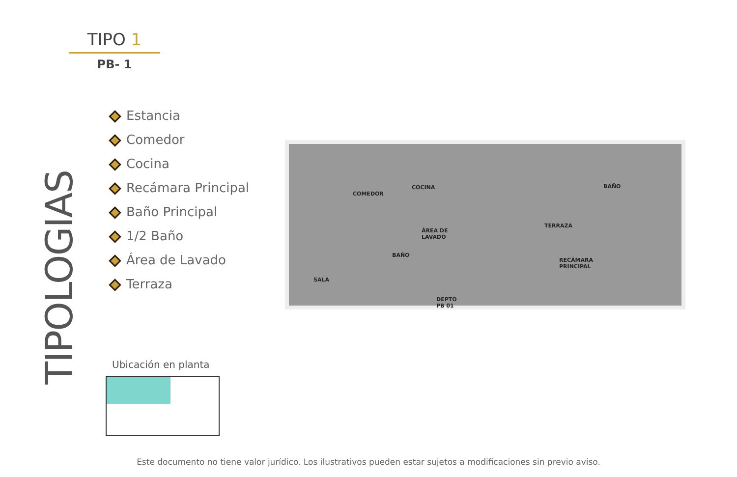TIPO 1
PB- 1
TIPOLOGIAS
Estancia
Comedor
Cocina
Recámara Principal
Baño Principal
1/2 Baño
Área de Lavado
Terraza
COMEDOR
COCINA BAÑO
ÁREA DE
LAVADO
TERRAZA
BAÑO
RECÁMARA
PRINCIPAL
SALA
DEPTO
PB 01
Ubicación en planta
Este documento no tiene valor jurídico. Los ilustrativos pueden estar sujetos a modificaciones sin previo aviso.